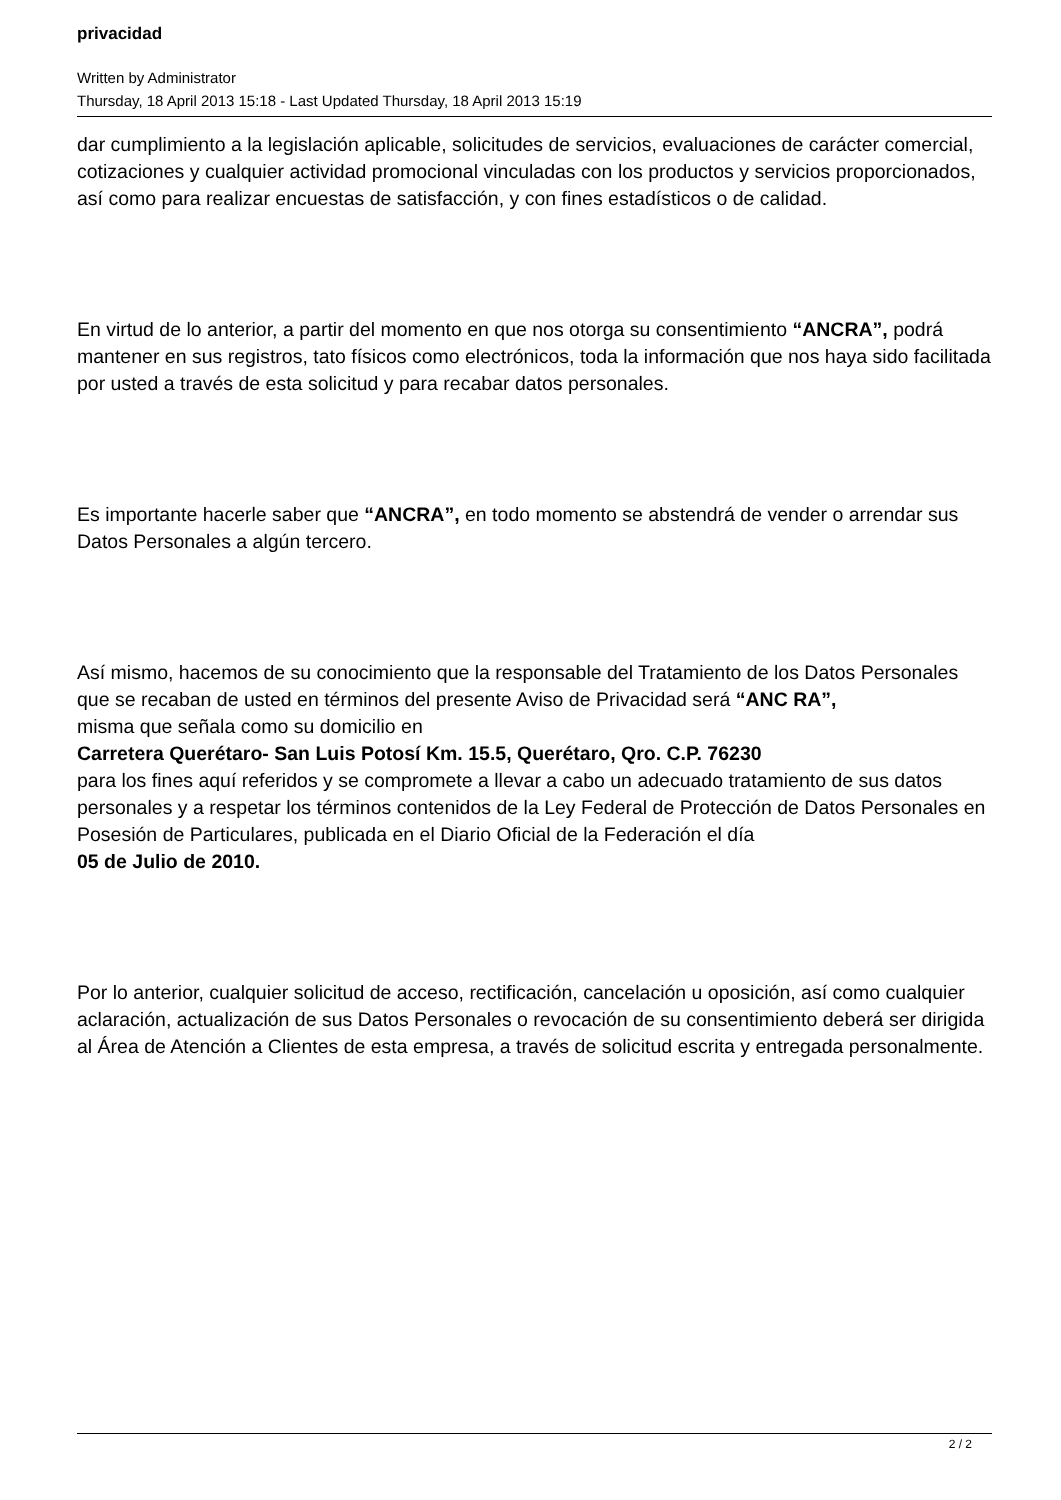privacidad
Written by Administrator
Thursday, 18 April 2013 15:18 - Last Updated Thursday, 18 April 2013 15:19
dar cumplimiento a la legislación aplicable, solicitudes de servicios, evaluaciones de carácter comercial, cotizaciones y cualquier actividad promocional vinculadas con los productos y servicios proporcionados, así como para realizar encuestas de satisfacción, y con fines estadísticos o de calidad.
En virtud de lo anterior, a partir del momento en que nos otorga su consentimiento “ANCRA”, podrá mantener en sus registros, tato físicos como electrónicos, toda la información que nos haya sido facilitada por usted a través de esta solicitud y para recabar datos personales.
Es importante hacerle saber que “ANCRA”, en todo momento se abstendrá de vender o arrendar sus Datos Personales a algún tercero.
Así mismo, hacemos de su conocimiento que la responsable del Tratamiento de los Datos Personales que se recaban de usted en términos del presente Aviso de Privacidad será “ANC RA”,
misma que señala como su domicilio en
Carretera Querétaro- San Luis Potosí Km. 15.5, Querétaro, Qro. C.P. 76230
para los fines aquí referidos y se compromete a llevar a cabo un adecuado tratamiento de sus datos personales y a respetar los términos contenidos de la Ley Federal de Protección de Datos Personales en Posesión de Particulares, publicada en el Diario Oficial de la Federación el día
05 de Julio de 2010.
Por lo anterior, cualquier solicitud de acceso, rectificación, cancelación u oposición, así como cualquier aclaración, actualización de sus Datos Personales o revocación de su consentimiento deberá ser dirigida al Área de Atención a Clientes de esta empresa, a través de solicitud escrita y entregada personalmente.
2 / 2